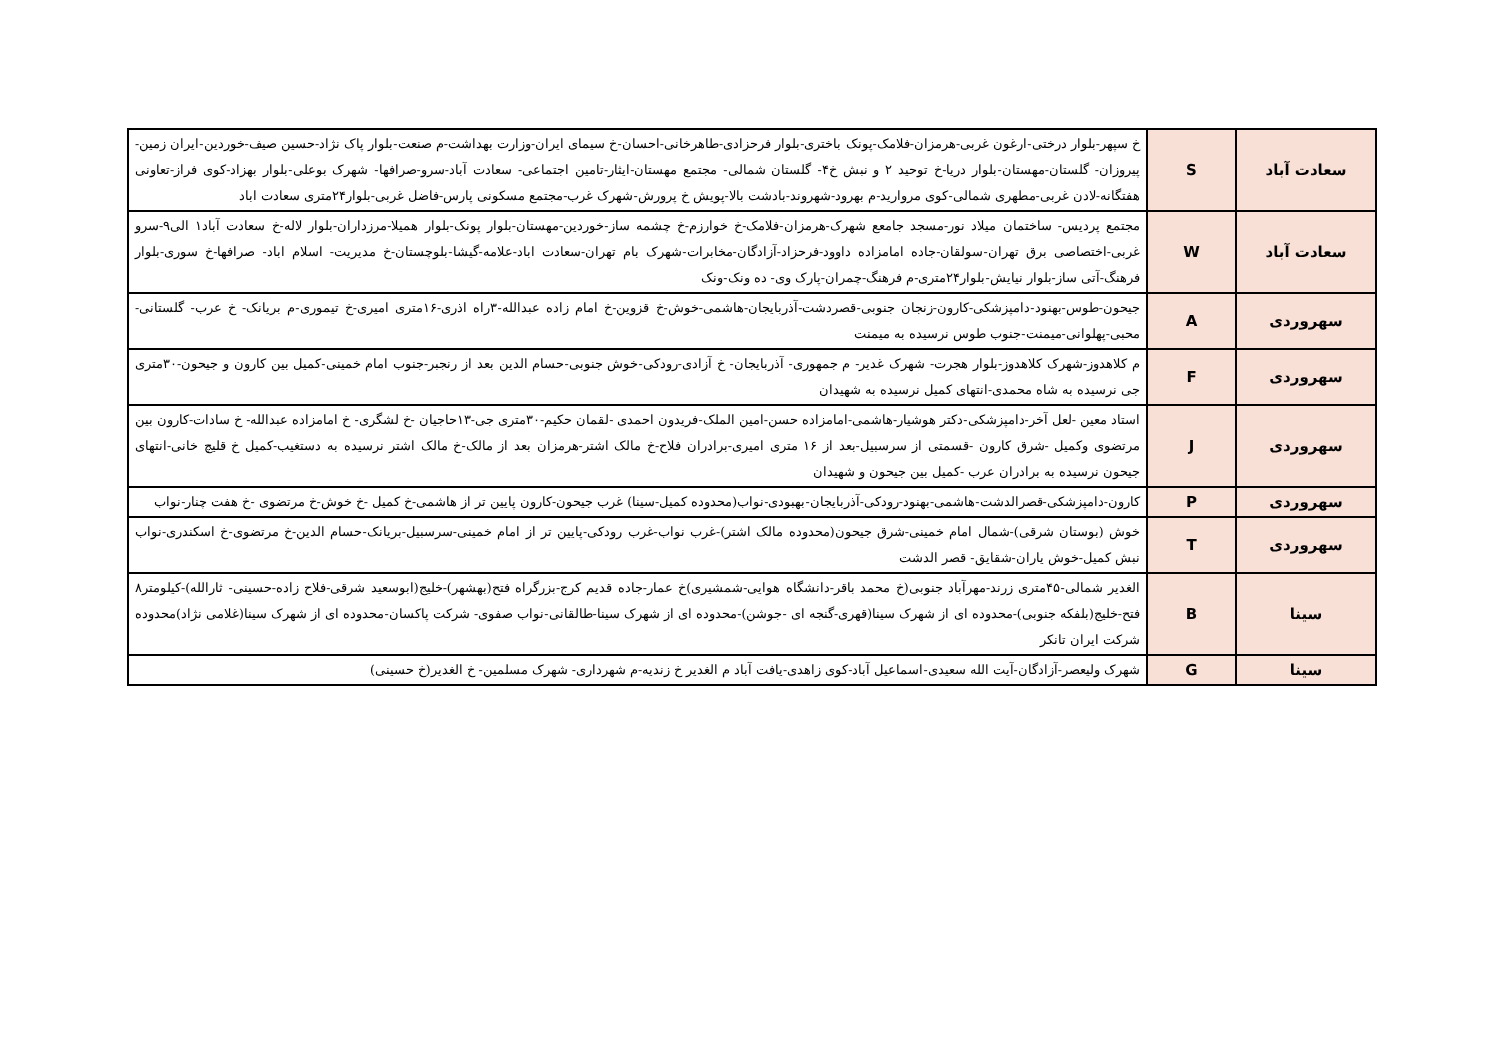| سعادت آباد | S | خ سپهر-بلوار درختی-ارغون غربی-هرمزان-فلامک-پونک باختری-بلوار فرحزادی-طاهرخانی-احسان-خ سیمای ایران-وزارت بهداشت-م صنعت-بلوار پاک نژاد-حسین صیف-خوردین-ایران زمین-پیروزان- گلستان-مهستان-بلوار دریا-خ توحید ۲ و نبش خ۴- گلستان شمالی- مجتمع مهستان-ایثار-تامین اجتماعی- سعادت آباد-سرو-صرافها- شهرک بوعلی-بلوار بهزاد-کوی فراز-تعاونی هفتگانه-لادن غربی-مطهری شمالی-کوی مروارید-م بهرود-شهروند-بادشت بالا-پویش خ پرورش-شهرک غرب-مجتمع مسکونی پارس-فاضل غربی-بلوار۲۴متری سعادت اباد |
| سعادت آباد | W | مجتمع پردیس- ساختمان میلاد نور-مسجد جامعع شهرک-هرمزان-فلامک-خ خوارزم-خ چشمه ساز-خوردین-مهستان-بلوار پونک-بلوار همیلا-مرزداران-بلوار لاله-خ سعادت آباد۱ الی۹-سرو غربی-اختصاصی برق تهران-سولقان-جاده امامزاده داوود-فرحزاد-آزادگان-مخابرات-شهرک بام تهران-سعادت اباد-علامه-گیشا-بلوچستان-خ مدیریت- اسلام اباد- صرافها-خ سوری-بلوار فرهنگ-آتی ساز-بلوار نیایش-بلوار۲۴متری-م فرهنگ-چمران-پارک وی- ده ونک-ونک |
| سهروردی | A | جیحون-طوس-بهنود-دامپزشکی-کارون-زنجان جنوبی-قصردشت-آذربایجان-هاشمی-خوش-خ قزوین-خ امام زاده عبدالله-۳راه اذری-۱۶متری امیری-خ تیموری-م بریانک- خ عرب- گلستانی-محبی-پهلوانی-میمنت-جنوب طوس نرسیده به میمنت |
| سهروردی | F | م کلاهدوز-شهرک کلاهدوز-بلوار هجرت- شهرک غدیر- م جمهوری- آذربایجان- خ آزادی-رودکی-خوش جنوبی-حسام الدین بعد از رنجبر-جنوب امام خمینی-کمیل بین کارون و جیحون-۳۰متری جی نرسیده به شاه محمدی-انتهای کمیل نرسیده به شهیدان |
| سهروردی | J | استاد معین -لعل آخر-دامپزشکی-دکتر هوشیار-هاشمی-امامزاده حسن-امین الملک-فریدون احمدی -لقمان حکیم-۳۰متری جی-۱۳حاجیان -خ لشگری- خ امامزاده عبدالله- خ سادات-کارون بین مرتضوی وکمیل -شرق کارون -قسمتی از سرسبیل-بعد از ۱۶ متری امیری-برادران فلاح-خ مالک اشتر-هرمزان بعد از مالک-خ مالک اشتر نرسیده به دستغیب-کمیل خ قلیچ خانی-انتهای جیحون نرسیده به برادران عرب -کمیل بین جیحون و شهیدان |
| سهروردی | P | کارون-دامپزشکی-قصرالدشت-هاشمی-بهنود-رودکی-آذربایجان-بهبودی-نواب(محدوده کمیل-سینا) غرب جیحون-کارون پایین تر از هاشمی-خ کمیل -خ خوش-خ مرتضوی -خ هفت چنار-نواب |
| سهروردی | T | خوش (بوستان شرقی)-شمال امام خمینی-شرق جیحون(محدوده مالک اشتر)-غرب نواب-غرب رودکی-پایین تر از امام خمینی-سرسبیل-بریانک-حسام الدین-خ مرتضوی-خ اسکندری-نواب نبش کمیل-خوش یاران-شقایق- قصر الدشت |
| سینا | B | الغدیر شمالی-۴۵متری زرند-مهرآباد جنوبی(خ محمد باقر-دانشگاه هوایی-شمشیری)خ عمار-جاده قدیم کرج-بزرگراه فتح(بهشهر)-خلیج(ابوسعید شرقی-فلاح زاده-حسینی- ثارالله)-کیلومتر۸ فتح-خلیج(بلفکه جنوبی)-محدوده ای از شهرک سینا(قهری-گنجه ای -جوشن)-محدوده ای از شهرک سینا-طالقانی-نواب صفوی- شرکت پاکسان-محدوده ای از شهرک سینا(غلامی نژاد)محدوده شرکت ایران تانکر |
| سینا | G | شهرک ولیعصر-آزادگان-آیت الله سعیدی-اسماعیل آباد-کوی زاهدی-یافت آباد م الغدیر خ زندیه-م شهرداری- شهرک مسلمین- خ الغدیر(خ حسینی) |